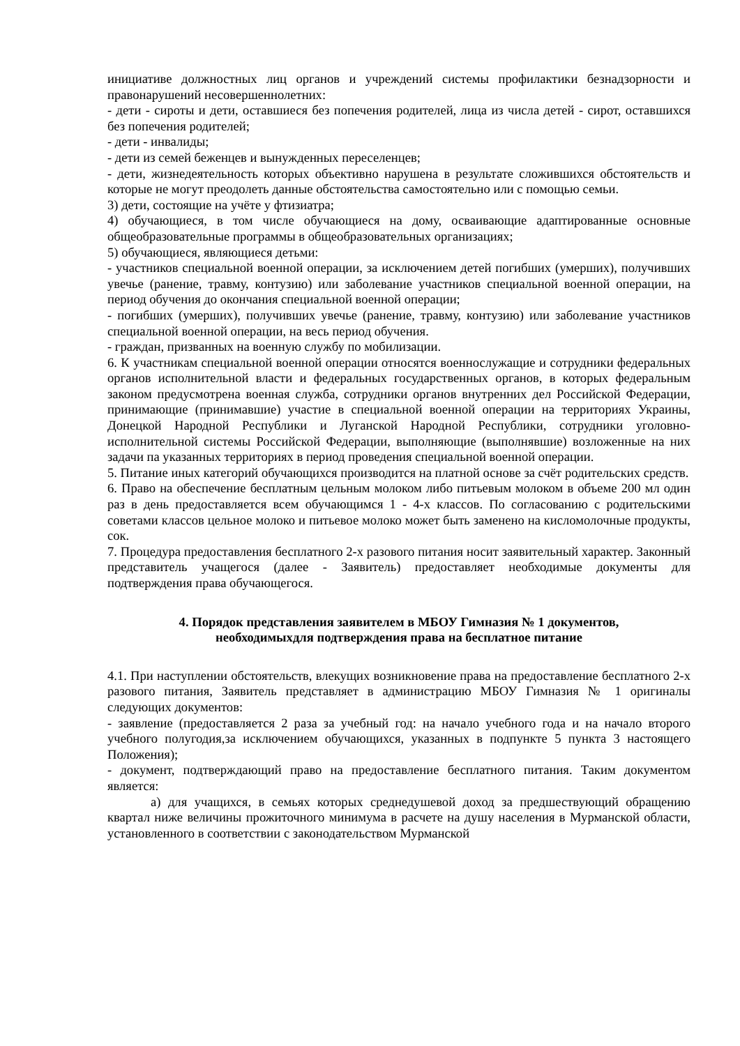инициативе должностных лиц органов и учреждений системы профилактики безнадзорности и правонарушений несовершеннолетних:
- дети - сироты и дети, оставшиеся без попечения родителей, лица из числа детей - сирот, оставшихся без попечения родителей;
- дети - инвалиды;
- дети из семей беженцев и вынужденных переселенцев;
- дети, жизнедеятельность которых объективно нарушена в результате сложившихся обстоятельств и которые не могут преодолеть данные обстоятельства самостоятельно или с помощью семьи.
3) дети, состоящие на учёте у фтизиатра;
4) обучающиеся, в том числе обучающиеся на дому, осваивающие адаптированные основные общеобразовательные программы в общеобразовательных организациях;
5) обучающиеся, являющиеся детьми:
- участников специальной военной операции, за исключением детей погибших (умерших), получивших увечье (ранение, травму, контузию) или заболевание участников специальной военной операции, на период обучения до окончания специальной военной операции;
- погибших (умерших), получивших увечье (ранение, травму, контузию) или заболевание участников специальной военной операции, на весь период обучения.
- граждан, призванных на военную службу по мобилизации.
6. К участникам специальной военной операции относятся военнослужащие и сотрудники федеральных органов исполнительной власти и федеральных государственных органов, в которых федеральным законом предусмотрена военная служба, сотрудники органов внутренних дел Российской Федерации, принимающие (принимавшие) участие в специальной военной операции на территориях Украины, Донецкой Народной Республики и Луганской Народной Республики, сотрудники уголовно-исполнительной системы Российской Федерации, выполняющие (выполнявшие) возложенные на них задачи па указанных территориях в период проведения специальной военной операции.
5. Питание иных категорий обучающихся производится на платной основе за счёт родительских средств.
6. Право на обеспечение бесплатным цельным молоком либо питьевым молоком в объеме 200 мл один раз в день предоставляется всем обучающимся 1 - 4-х классов. По согласованию с родительскими советами классов цельное молоко и питьевое молоко может быть заменено на кисломолочные продукты, сок.
7. Процедура предоставления бесплатного 2-х разового питания носит заявительный характер. Законный представитель учащегося (далее - Заявитель) предоставляет необходимые документы для подтверждения права обучающегося.
4. Порядок представления заявителем в МБОУ Гимназия № 1 документов,
необходимыхдля подтверждения права на бесплатное питание
4.1. При наступлении обстоятельств, влекущих возникновение права на предоставление бесплатного 2-х разового питания, Заявитель представляет в администрацию МБОУ Гимназия № 1 оригиналы следующих документов:
- заявление (предоставляется 2 раза за учебный год: на начало учебного года и на начало второго учебного полугодия,за исключением обучающихся, указанных в подпункте 5 пункта 3 настоящего Положения);
- документ, подтверждающий право на предоставление бесплатного питания. Таким документом является:
а) для учащихся, в семьях которых среднедушевой доход за предшествующий обращению квартал ниже величины прожиточного минимума в расчете на душу населения в Мурманской области, установленного в соответствии с законодательством Мурманской